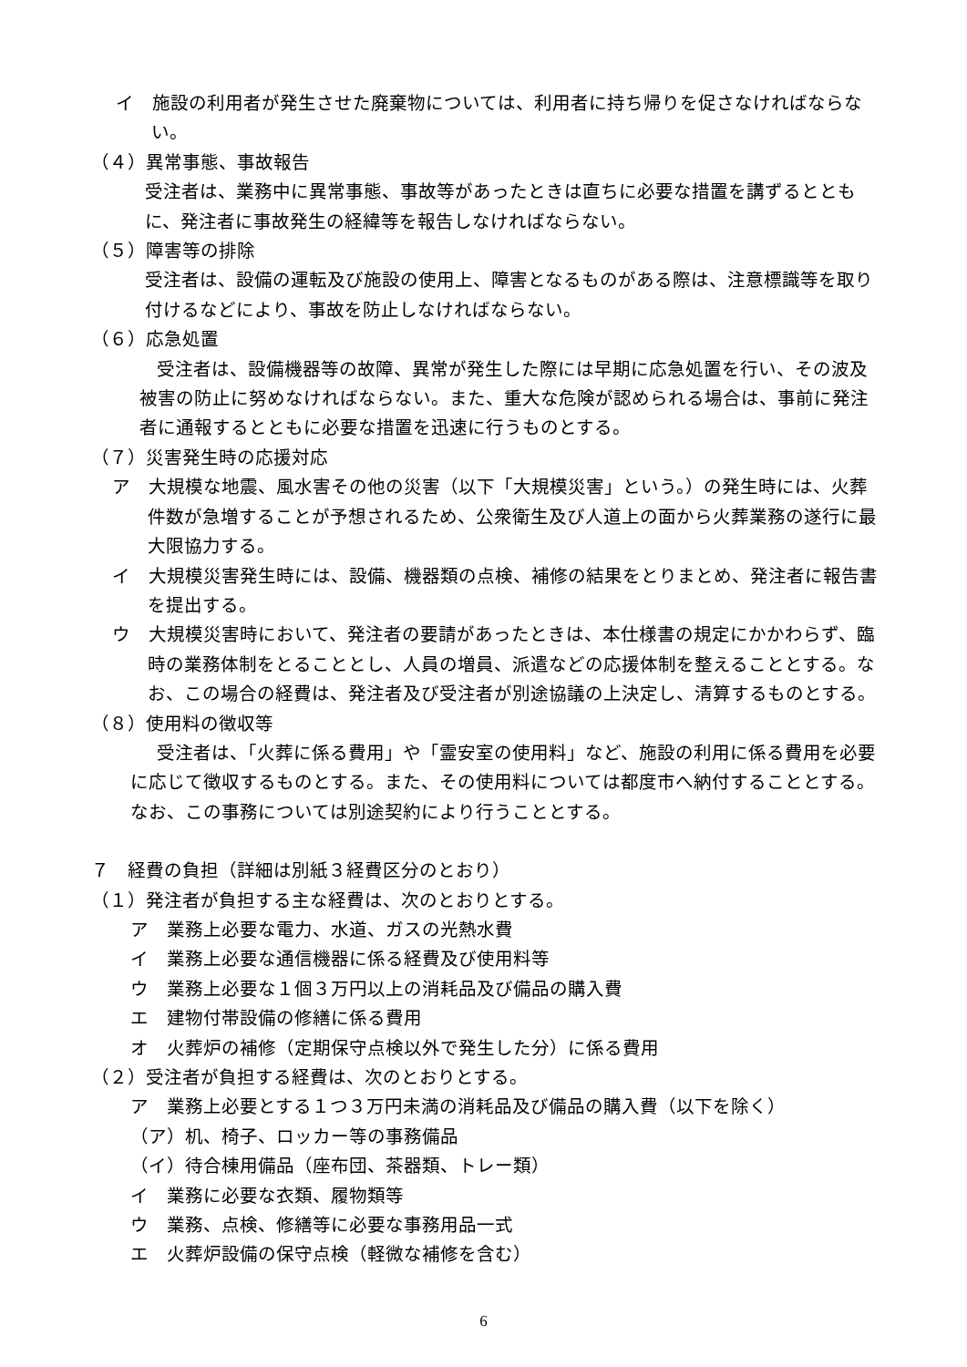イ　施設の利用者が発生させた廃棄物については、利用者に持ち帰りを促さなければならない。
（４）異常事態、事故報告
受注者は、業務中に異常事態、事故等があったときは直ちに必要な措置を講ずるとともに、発注者に事故発生の経緯等を報告しなければならない。
（５）障害等の排除
受注者は、設備の運転及び施設の使用上、障害となるものがある際は、注意標識等を取り付けるなどにより、事故を防止しなければならない。
（６）応急処置
受注者は、設備機器等の故障、異常が発生した際には早期に応急処置を行い、その波及被害の防止に努めなければならない。また、重大な危険が認められる場合は、事前に発注者に通報するとともに必要な措置を迅速に行うものとする。
（７）災害発生時の応援対応
ア　大規模な地震、風水害その他の災害（以下「大規模災害」という。）の発生時には、火葬件数が急増することが予想されるため、公衆衛生及び人道上の面から火葬業務の遂行に最大限協力する。
イ　大規模災害発生時には、設備、機器類の点検、補修の結果をとりまとめ、発注者に報告書を提出する。
ウ　大規模災害時において、発注者の要請があったときは、本仕様書の規定にかかわらず、臨時の業務体制をとることとし、人員の増員、派遣などの応援体制を整えることとする。なお、この場合の経費は、発注者及び受注者が別途協議の上決定し、清算するものとする。
（８）使用料の徴収等
受注者は、「火葬に係る費用」や「霊安室の使用料」など、施設の利用に係る費用を必要に応じて徴収するものとする。また、その使用料については都度市へ納付することとする。なお、この事務については別途契約により行うこととする。
７　経費の負担（詳細は別紙３経費区分のとおり）
（１）発注者が負担する主な経費は、次のとおりとする。
ア　業務上必要な電力、水道、ガスの光熱水費
イ　業務上必要な通信機器に係る経費及び使用料等
ウ　業務上必要な１個３万円以上の消耗品及び備品の購入費
エ　建物付帯設備の修繕に係る費用
オ　火葬炉の補修（定期保守点検以外で発生した分）に係る費用
（２）受注者が負担する経費は、次のとおりとする。
ア　業務上必要とする１つ３万円未満の消耗品及び備品の購入費（以下を除く）
（ア）机、椅子、ロッカー等の事務備品
（イ）待合棟用備品（座布団、茶器類、トレー類）
イ　業務に必要な衣類、履物類等
ウ　業務、点検、修繕等に必要な事務用品一式
エ　火葬炉設備の保守点検（軽微な補修を含む）
6